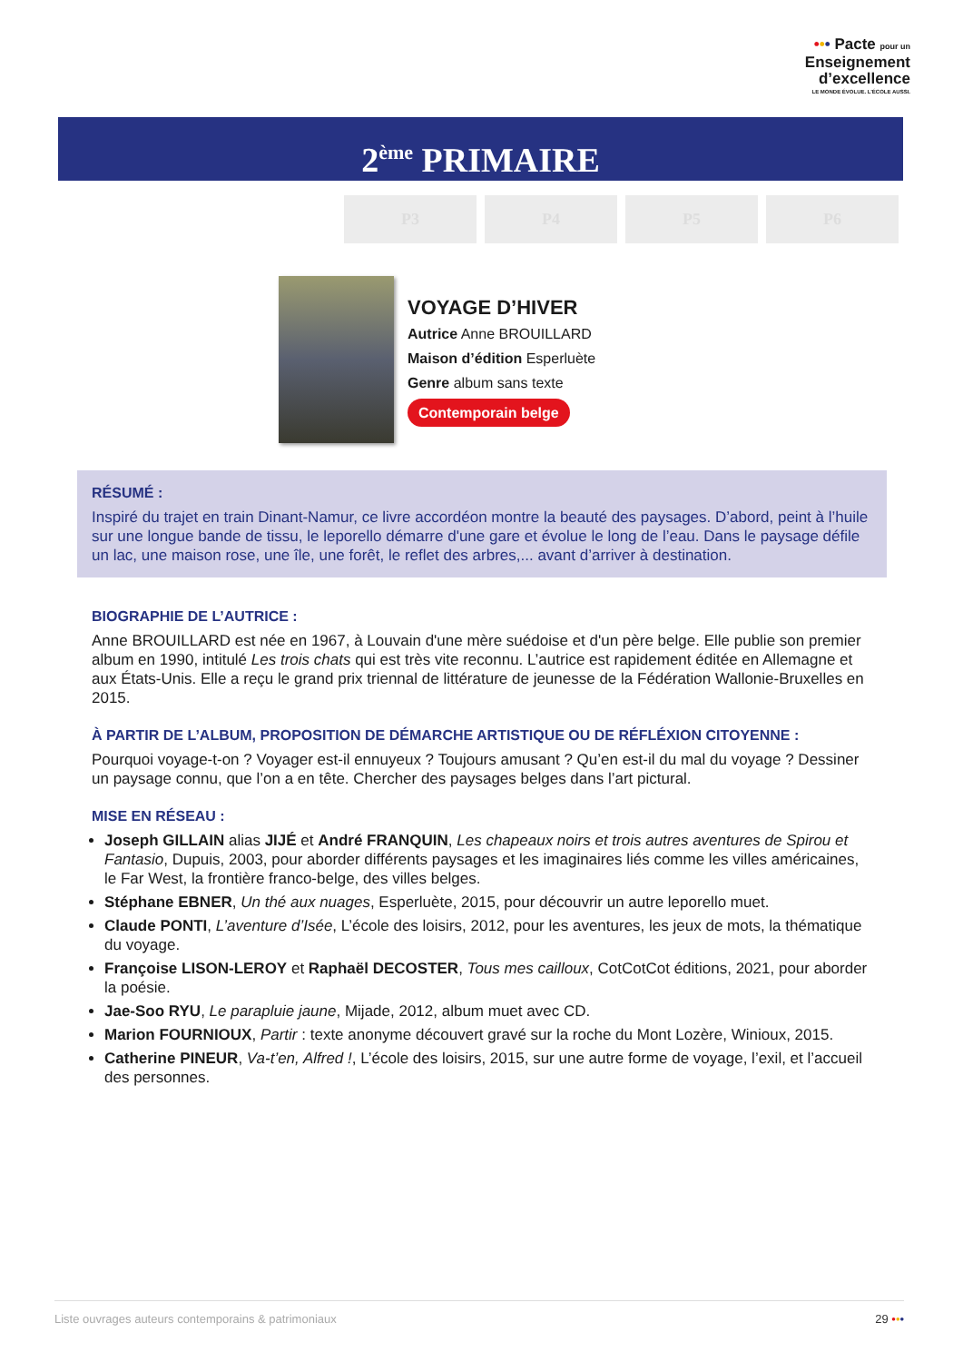••• Pacte pour un
Enseignement
d’excellence
LE MONDE ÉVOLUE. L’ÉCOLE AUSSI.
2<sup>ème</sup> PRIMAIRE
P3 P4 P5 P6
VOYAGE D’HIVER
Autrice Anne BROUILLARD
Maison d’édition Esperluète
Genre album sans texte
Contemporain belge
RÉSUMÉ :
Inspiré du trajet en train Dinant-Namur, ce livre accordéon montre la beauté des paysages. D’abord, peint à l’huile sur une longue bande de tissu, le leporello démarre d'une gare et évolue le long de l’eau. Dans le paysage défile un lac, une maison rose, une île, une forêt, le reflet des arbres,... avant d’arriver à destination.
BIOGRAPHIE DE L’AUTRICE :
Anne BROUILLARD est née en 1967, à Louvain d'une mère suédoise et d'un père belge. Elle publie son premier album en 1990, intitulé Les trois chats qui est très vite reconnu. L’autrice est rapidement éditée en Allemagne et aux États-Unis. Elle a reçu le grand prix triennal de littérature de jeunesse de la Fédération Wallonie-Bruxelles en 2015.
À PARTIR DE L’ALBUM, PROPOSITION DE DÉMARCHE ARTISTIQUE OU DE RÉFLÉXION CITOYENNE :
Pourquoi voyage-t-on ? Voyager est-il ennuyeux ? Toujours amusant ? Qu’en est-il du mal du voyage ? Dessiner un paysage connu, que l’on a en tête. Chercher des paysages belges dans l’art pictural.
MISE EN RÉSEAU :
Joseph GILLAIN alias JIJÉ et André FRANQUIN, Les chapeaux noirs et trois autres aventures de Spirou et Fantasio, Dupuis, 2003, pour aborder différents paysages et les imaginaires liés comme les villes américaines, le Far West, la frontière franco-belge, des villes belges.
Stéphane EBNER, Un thé aux nuages, Esperluète, 2015, pour découvrir un autre leporello muet.
Claude PONTI, L’aventure d’Isée, L’école des loisirs, 2012, pour les aventures, les jeux de mots, la thématique du voyage.
Françoise LISON-LEROY et Raphaël DECOSTER, Tous mes cailloux, CotCotCot éditions, 2021, pour aborder la poésie.
Jae-Soo RYU, Le parapluie jaune, Mijade, 2012, album muet avec CD.
Marion FOURNIOUX, Partir : texte anonyme découvert gravé sur la roche du Mont Lozère, Winioux, 2015.
Catherine PINEUR, Va-t’en, Alfred !, L’école des loisirs, 2015, sur une autre forme de voyage, l’exil, et l’accueil des personnes.
Liste ouvrages auteurs contemporains & patrimoniaux 29 •••